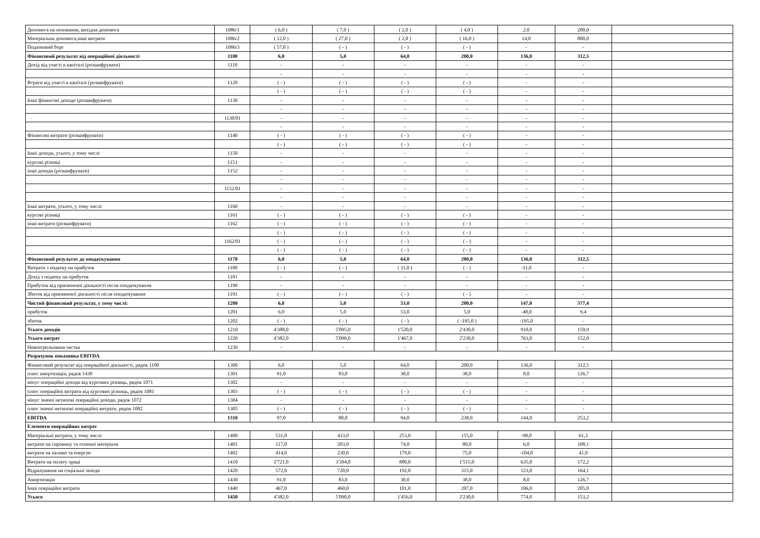| Допомога на поховання, вихідна допомога | 1086/1 | ( 6,0 ) | ( 7,0 ) | ( 2,0 ) | ( 4,0 ) | 2,0 | 200,0 | |
| Матеріальна допомога,інші витрати | 1086/2 | ( 12,0 ) | ( 27,0 ) | ( 2,0 ) | ( 16,0 ) | 14,0 | 800,0 | |
| Податковий борг | 1086/3 | ( 57,0 ) | ( - ) | ( - ) | ( - ) | - | - | |
| Фінансовий результат від операційної діяльності | 1100 | 6,0 | 5,0 | 64,0 | 200,0 | 136,0 | 312,5 | |
| Дохід від участі в капіталі (розшифрувати) | 1110 | - | - | - | - | - | - | |
| | | - | - | - | - | - | - | |
| Втрати від участі в капіталі (розшифрувати) | 1120 | ( - ) | ( - ) | ( - ) | ( - ) | - | - | |
| | | ( - ) | ( - ) | ( - ) | ( - ) | - | - | |
| Інші фінансові доходи (розшифрувати) | 1130 | - | - | - | - | - | - | |
| | | - | - | - | - | - | - | |
| | 1130/01 | - | - | - | - | - | - | |
| | | - | - | - | - | - | - | |
| Фінансові витрати (розшифрувати) | 1140 | ( - ) | ( - ) | ( - ) | ( - ) | - | - | |
| | | ( - ) | ( - ) | ( - ) | ( - ) | - | - | |
| Інші доходи, усього, у тому числі: | 1150 | - | - | - | - | - | - | |
| курсові різниці | 1151 | - | - | - | - | - | - | |
| інші доходи (розшифрувати) | 1152 | - | - | - | - | - | - | |
| | | - | - | - | - | - | - | |
| | 1152/01 | - | - | - | - | - | - | |
| | | - | - | - | - | - | - | |
| Інші витрати, усього, у тому числі: | 1160 | - | - | - | - | - | - | |
| курсові різниці | 1161 | ( - ) | ( - ) | ( - ) | ( - ) | - | - | |
| інші витрати (розшифрувати) | 1162 | ( - ) | ( - ) | ( - ) | ( - ) | - | - | |
| | | ( - ) | ( - ) | ( - ) | ( - ) | - | - | |
| | 1162/01 | ( - ) | ( - ) | ( - ) | ( - ) | - | - | |
| | | ( - ) | ( - ) | ( - ) | ( - ) | - | - | |
| Фінансовий результат до оподаткування | 1170 | 6,0 | 5,0 | 64,0 | 200,0 | 136,0 | 312,5 | |
| Витрати з податку на прибуток | 1180 | ( - ) | ( - ) | ( 11,0 ) | ( - ) | -11,0 | - | |
| Дохід з податку на прибуток | 1181 | - | - | - | - | - | - | |
| Прибуток від припиненої діяльності після оподаткування | 1190 | - | - | - | - | - | - | |
| Збиток від припиненої діяльності після оподаткування | 1191 | ( - ) | ( - ) | ( - ) | ( - ) | - | - | |
| Чистий фінансовий результат, у тому числі: | 1200 | 6,0 | 5,0 | 53,0 | 200,0 | 147,0 | 377,4 | |
| прибуток | 1201 | 6,0 | 5,0 | 53,0 | 5,0 | -48,0 | 9,4 | |
| збиток | 1202 | ( - ) | ( - ) | ( - ) | ( -195,0 ) | -195,0 | - | |
| Усього доходів | 1210 | 4'388,0 | 5'095,0 | 1'520,0 | 2'430,0 | 910,0 | 159,9 | |
| Усього витрат | 1220 | 4'382,0 | 5'090,0 | 1'467,0 | 2'230,0 | 763,0 | 152,0 | |
| Неконтрольована частка | 1230 | - | - | - | - | - | - | |
| Розрахунок показника EBITDA | | | | | | | | |
| Фінансовий результат від операційної діяльності, рядок 1100 | 1300 | 6,0 | 5,0 | 64,0 | 200,0 | 136,0 | 312,5 | |
| плюс амортизація, рядок 1430 | 1301 | 91,0 | 83,0 | 30,0 | 38,0 | 8,0 | 126,7 | |
| мінус операційні доходи від курсових різниць, рядок 1071 | 1302 | - | - | - | - | - | - | |
| плюс операційні витрати від курсових різниць, рядок 1081 | 1303 | ( - ) | ( - ) | ( - ) | ( - ) | - | - | |
| мінус значні нетипові операційні доходи, рядок 1072 | 1304 | - | - | - | - | - | - | |
| плюс значні нетипові операційні витрати, рядок 1082 | 1305 | ( - ) | ( - ) | ( - ) | ( - ) | - | - | |
| EBITDA | 1310 | 97,0 | 88,0 | 94,0 | 238,0 | 144,0 | 253,2 | |
| Елементи операційних витрат | | | | | | | | |
| Матеріальні витрати, у тому числі: | 1400 | 531,0 | 433,0 | 253,0 | 155,0 | -98,0 | 61,3 | |
| витрати на сировину та основні матеріали | 1401 | 117,0 | 203,0 | 74,0 | 80,0 | 6,0 | 108,1 | |
| витрати на паливо та енергію | 1402 | 414,0 | 230,0 | 179,0 | 75,0 | -104,0 | 41,9 | |
| Витрати на оплату праці | 1410 | 2'721,0 | 3'394,0 | 880,0 | 1'515,0 | 635,0 | 172,2 | |
| Відрахування на соціальні заходи | 1420 | 572,0 | 720,0 | 192,0 | 315,0 | 123,0 | 164,1 | |
| Амортизація | 1430 | 91,0 | 83,0 | 30,0 | 38,0 | 8,0 | 126,7 | |
| Інші операційні витрати | 1440 | 467,0 | 460,0 | 101,0 | 207,0 | 106,0 | 205,0 | |
| Усього | 1450 | 4'382,0 | 5'090,0 | 1'456,0 | 2'230,0 | 774,0 | 153,2 | |